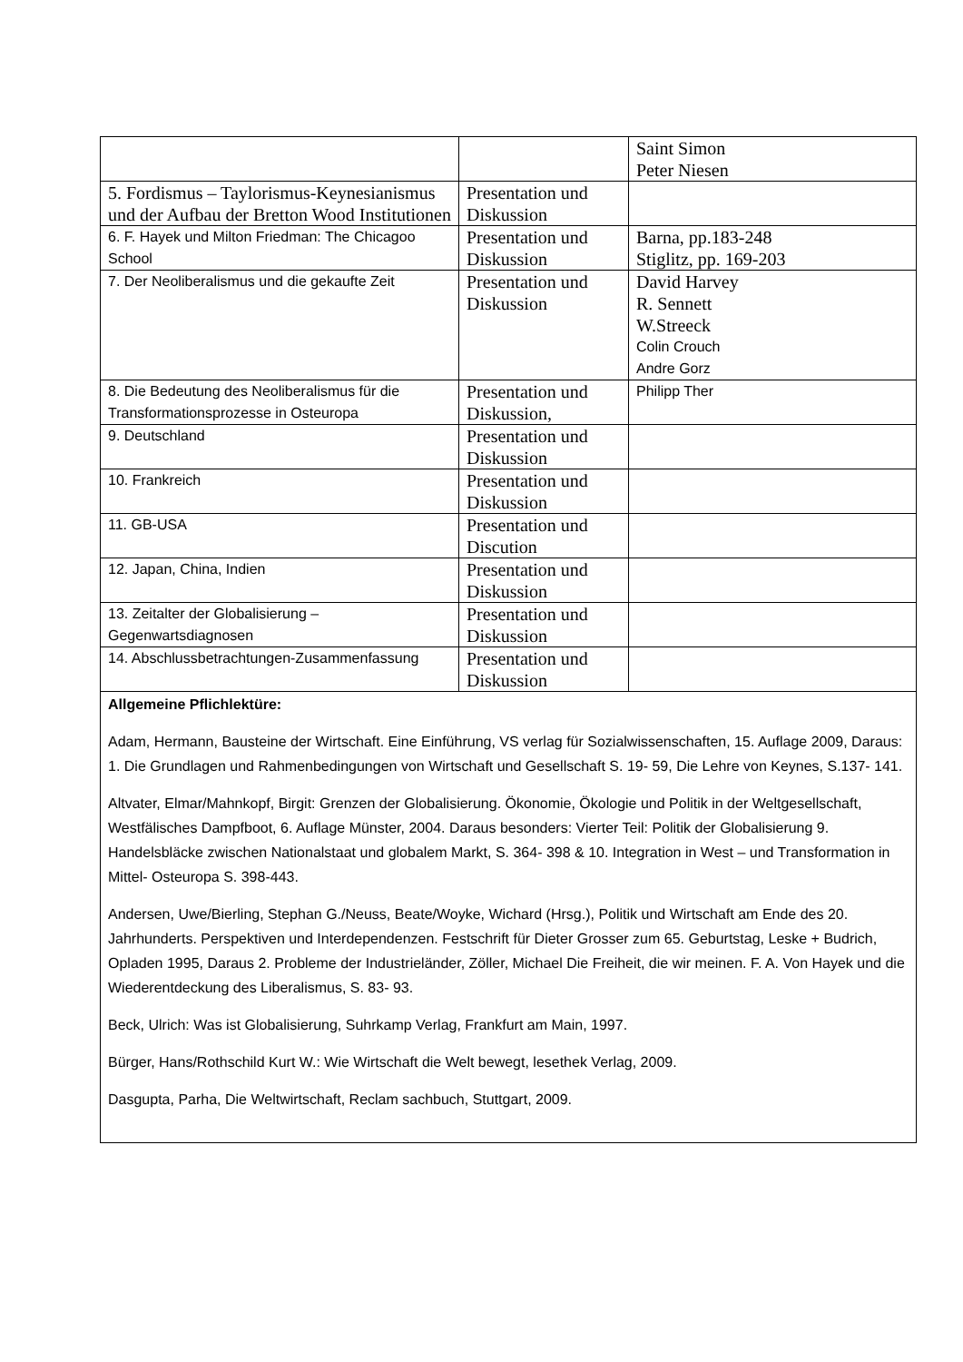| | | Saint Simon Peter Niesen |
| 5. Fordismus – Taylorismus-Keynesianismus und der Aufbau der Bretton Wood Institutionen | Presentation und Diskussion | |
| 6. F. Hayek und Milton Friedman: The Chicagoo School | Presentation und Diskussion | Barna, pp.183-248 Stiglitz, pp. 169-203 |
| 7. Der Neoliberalismus und die gekaufte Zeit | Presentation und Diskussion | David Harvey R. Sennett W.Streeck Colin Crouch Andre Gorz |
| 8. Die Bedeutung des Neoliberalismus für die Transformationsprozesse in Osteuropa | Presentation und Diskussion, | Philipp Ther |
| 9. Deutschland | Presentation und Diskussion | |
| 10. Frankreich | Presentation und Diskussion | |
| 11. GB-USA | Presentation und Discution | |
| 12. Japan, China, Indien | Presentation und Diskussion | |
| 13. Zeitalter der Globalisierung – Gegenwartsdiagnosen | Presentation und Diskussion | |
| 14. Abschlussbetrachtungen-Zusammenfassung | Presentation und Diskussion | |
| Allgemeine Pflichlektüre: Adam, Hermann, Bausteine der Wirtschaft. Eine Einführung, VS verlag für Sozialwissenschaften, 15. Auflage 2009, Daraus: 1. Die Grundlagen und Rahmenbedingungen von Wirtschaft und Gesellschaft S. 19- 59, Die Lehre von Keynes, S.137- 141. Altvater, Elmar/Mahnkopf, Birgit: Grenzen der Globalisierung. Ökonomie, Ökologie und Politik in der Weltgesellschaft, Westfälisches Dampfboot, 6. Auflage Münster, 2004. Daraus besonders: Vierter Teil: Politik der Globalisierung 9. Handelsbläcke zwischen Nationalstaat und globalem Markt, S. 364- 398 & 10. Integration in West – und Transformation in Mittel- Osteuropa S. 398-443. Andersen, Uwe/Bierling, Stephan G./Neuss, Beate/Woyke, Wichard (Hrsg.), Politik und Wirtschaft am Ende des 20. Jahrhunderts. Perspektiven und Interdependenzen. Festschrift für Dieter Grosser zum 65. Geburtstag, Leske + Budrich, Opladen 1995, Daraus 2. Probleme der Industrieländer, Zöller, Michael Die Freiheit, die wir meinen. F. A. Von Hayek und die Wiederentdeckung des Liberalismus, S. 83- 93. Beck, Ulrich: Was ist Globalisierung, Suhrkamp Verlag, Frankfurt am Main, 1997. Bürger, Hans/Rothschild Kurt W.: Wie Wirtschaft die Welt bewegt, lesethek Verlag, 2009. Dasgupta, Parha, Die Weltwirtschaft, Reclam sachbuch, Stuttgart, 2009. | | |